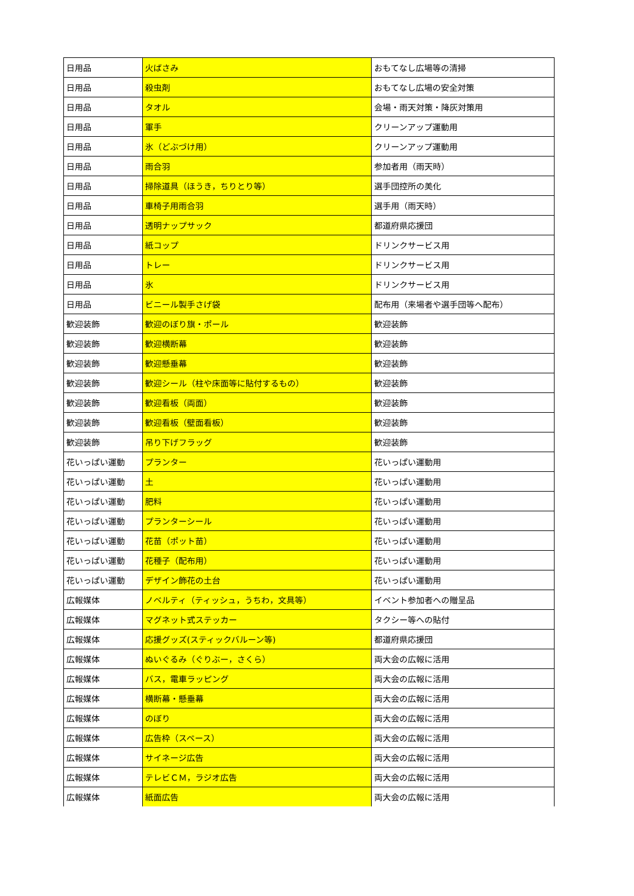| 日用品 | 火ばさみ | おもてなし広場等の清掃 |
| 日用品 | 殺虫剤 | おもてなし広場の安全対策 |
| 日用品 | タオル | 会場・雨天対策・降灰対策用 |
| 日用品 | 軍手 | クリーンアップ運動用 |
| 日用品 | 氷（どぶづけ用） | クリーンアップ運動用 |
| 日用品 | 雨合羽 | 参加者用（雨天時） |
| 日用品 | 掃除道具（ほうき，ちりとり等） | 選手団控所の美化 |
| 日用品 | 車椅子用雨合羽 | 選手用（雨天時） |
| 日用品 | 透明ナップサック | 都道府県応援団 |
| 日用品 | 紙コップ | ドリンクサービス用 |
| 日用品 | トレー | ドリンクサービス用 |
| 日用品 | 氷 | ドリンクサービス用 |
| 日用品 | ビニール製手さげ袋 | 配布用（来場者や選手団等へ配布） |
| 歓迎装飾 | 歓迎のぼり旗・ポール | 歓迎装飾 |
| 歓迎装飾 | 歓迎横断幕 | 歓迎装飾 |
| 歓迎装飾 | 歓迎懸垂幕 | 歓迎装飾 |
| 歓迎装飾 | 歓迎シール（柱や床面等に貼付するもの） | 歓迎装飾 |
| 歓迎装飾 | 歓迎看板（両面） | 歓迎装飾 |
| 歓迎装飾 | 歓迎看板（壁面看板） | 歓迎装飾 |
| 歓迎装飾 | 吊り下げフラッグ | 歓迎装飾 |
| 花いっぱい運動 | プランター | 花いっぱい運動用 |
| 花いっぱい運動 | 土 | 花いっぱい運動用 |
| 花いっぱい運動 | 肥料 | 花いっぱい運動用 |
| 花いっぱい運動 | プランターシール | 花いっぱい運動用 |
| 花いっぱい運動 | 花苗（ポット苗） | 花いっぱい運動用 |
| 花いっぱい運動 | 花種子（配布用） | 花いっぱい運動用 |
| 花いっぱい運動 | デザイン飾花の土台 | 花いっぱい運動用 |
| 広報媒体 | ノベルティ（ティッシュ，うちわ，文具等） | イベント参加者への贈呈品 |
| 広報媒体 | マグネット式ステッカー | タクシー等への貼付 |
| 広報媒体 | 応援グッズ(スティックバルーン等) | 都道府県応援団 |
| 広報媒体 | ぬいぐるみ（ぐりぶー，さくら） | 両大会の広報に活用 |
| 広報媒体 | バス，電車ラッピング | 両大会の広報に活用 |
| 広報媒体 | 横断幕・懸垂幕 | 両大会の広報に活用 |
| 広報媒体 | のぼり | 両大会の広報に活用 |
| 広報媒体 | 広告枠（スペース） | 両大会の広報に活用 |
| 広報媒体 | サイネージ広告 | 両大会の広報に活用 |
| 広報媒体 | テレビＣＭ，ラジオ広告 | 両大会の広報に活用 |
| 広報媒体 | 紙面広告 | 両大会の広報に活用 |